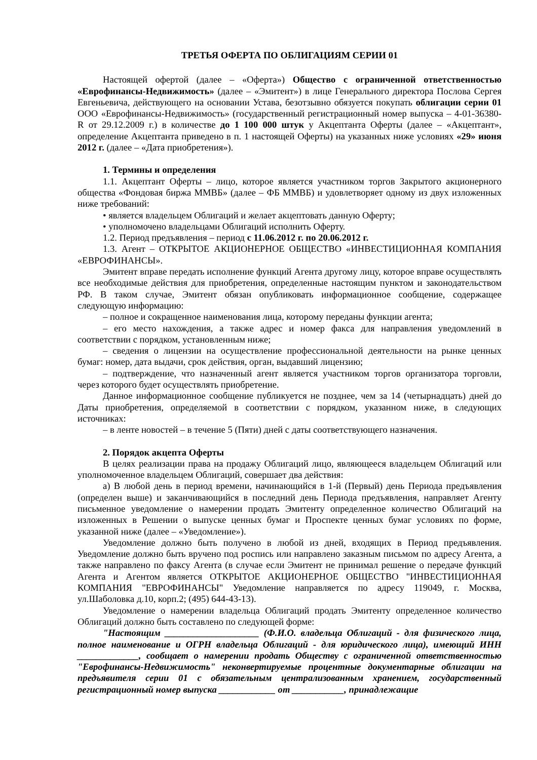ТРЕТЬЯ ОФЕРТА ПО ОБЛИГАЦИЯМ СЕРИИ 01
Настоящей офертой (далее – «Оферта») Общество с ограниченной ответственностью «Еврофинансы-Недвижимость» (далее – «Эмитент») в лице Генерального директора Послова Сергея Евгеньевича, действующего на основании Устава, безотзывно обязуется покупать облигации серии 01 ООО «Еврофинансы-Недвижимость» (государственный регистрационный номер выпуска – 4-01-36380-R от 29.12.2009 г.) в количестве до 1 100 000 штук у Акцептанта Оферты (далее – «Акцептант», определение Акцептанта приведено в п. 1 настоящей Оферты) на указанных ниже условиях «29» июня 2012 г. (далее – «Дата приобретения»).
1. Термины и определения
1.1. Акцептант Оферты – лицо, которое является участником торгов Закрытого акционерного общества «Фондовая биржа ММВБ» (далее – ФБ ММВБ) и удовлетворяет одному из двух изложенных ниже требований:
• является владельцем Облигаций и желает акцептовать данную Оферту;
• уполномочено владельцами Облигаций исполнить Оферту.
1.2. Период предъявления – период с 11.06.2012 г. по 20.06.2012 г.
1.3. Агент – ОТКРЫТОЕ АКЦИОНЕРНОЕ ОБЩЕСТВО «ИНВЕСТИЦИОННАЯ КОМПАНИЯ «ЕВРОФИНАНСЫ».
Эмитент вправе передать исполнение функций Агента другому лицу, которое вправе осуществлять все необходимые действия для приобретения, определенные настоящим пунктом и законодательством РФ. В таком случае, Эмитент обязан опубликовать информационное сообщение, содержащее следующую информацию:
– полное и сокращенное наименования лица, которому переданы функции агента;
– его место нахождения, а также адрес и номер факса для направления уведомлений в соответствии с порядком, установленным ниже;
– сведения о лицензии на осуществление профессиональной деятельности на рынке ценных бумаг: номер, дата выдачи, срок действия, орган, выдавший лицензию;
– подтверждение, что назначенный агент является участником торгов организатора торговли, через которого будет осуществлять приобретение.
Данное информационное сообщение публикуется не позднее, чем за 14 (четырнадцать) дней до Даты приобретения, определяемой в соответствии с порядком, указанном ниже, в следующих источниках:
– в ленте новостей – в течение 5 (Пяти) дней с даты соответствующего назначения.
2. Порядок акцепта Оферты
В целях реализации права на продажу Облигаций лицо, являющееся владельцем Облигаций или уполномоченное владельцем Облигаций, совершает два действия:
а) В любой день в период времени, начинающийся в 1-й (Первый) день Периода предъявления (определен выше) и заканчивающийся в последний день Периода предъявления, направляет Агенту письменное уведомление о намерении продать Эмитенту определенное количество Облигаций на изложенных в Решении о выпуске ценных бумаг и Проспекте ценных бумаг условиях по форме, указанной ниже (далее – «Уведомление»).
Уведомление должно быть получено в любой из дней, входящих в Период предъявления. Уведомление должно быть вручено под роспись или направлено заказным письмом по адресу Агента, а также направлено по факсу Агента (в случае если Эмитент не принимал решение о передаче функций Агента и Агентом является ОТКРЫТОЕ АКЦИОНЕРНОЕ ОБЩЕСТВО "ИНВЕСТИЦИОННАЯ КОМПАНИЯ "ЕВРОФИНАНСЫ" Уведомление направляется по адресу 119049, г. Москва, ул.Шаболовка д.10, корп.2; (495) 644-43-13).
Уведомление о намерении владельца Облигаций продать Эмитенту определенное количество Облигаций должно быть составлено по следующей форме:
"Настоящим ____________________ (Ф.И.О. владельца Облигаций - для физического лица, полное наименование и ОГРН владельца Облигаций - для юридического лица), имеющий ИНН _____________, сообщает о намерении продать Обществу с ограниченной ответственностью "Еврофинансы-Недвижимость" неконвертируемые процентные документарные облигации на предъявителя серии 01 с обязательным централизованным хранением, государственный регистрационный номер выпуска ____________ от ___________, принадлежащие